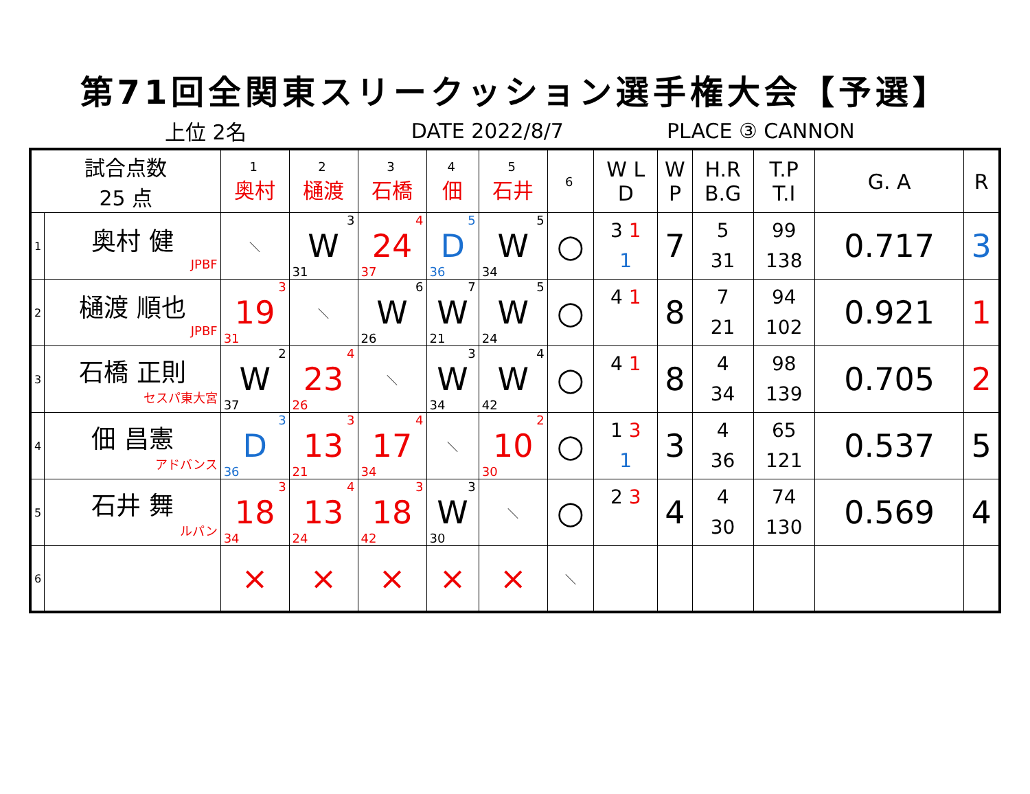第71回全関東スリークッション選手権大会【予選】
上位 2名 DATE 2022/8/7 PLACE ③ CANNON
| 試合点数 25 点 | | 1 奥村 | 2 樋渡 | 3 石橋 | 4 佃 | 5 石井 | 6 | W L D | W P | H.R B.G | T.P T.I | G. A | R |
| --- | --- | --- | --- | --- | --- | --- | --- | --- | --- | --- | --- | --- | --- |
| 1 | 奥村 健 JPBF | ＼ | 3 W 31 | 4 24 37 | 5 D 36 | 5 W 34 | ○ | 3 1 1 | 7 | 5 31 | 99 138 | 0.717 | 3 |
| 2 | 樋渡 順也 JPBF | 3 19 31 | ＼ | 6 W 26 | 7 W 21 | 5 W 24 | ○ | 4 1 | 8 | 7 21 | 94 102 | 0.921 | 1 |
| 3 | 石橋 正則 セスパ東大宮 | 2 W 37 | 4 23 26 | ＼ | 3 W 34 | 4 W 42 | ○ | 4 1 | 8 | 4 34 | 98 139 | 0.705 | 2 |
| 4 | 佃 昌憲 アドバンス | 3 D 36 | 3 13 21 | 4 17 34 | ＼ | 2 10 30 | ○ | 1 3 1 | 3 | 4 36 | 65 121 | 0.537 | 5 |
| 5 | 石井 舞 ルパン | 3 18 34 | 4 13 24 | 3 18 42 | 3 W 30 | ＼ | ○ | 2 3 | 4 | 4 30 | 74 130 | 0.569 | 4 |
| 6 | | × | × | × | × | × | ＼ | | | | | | |